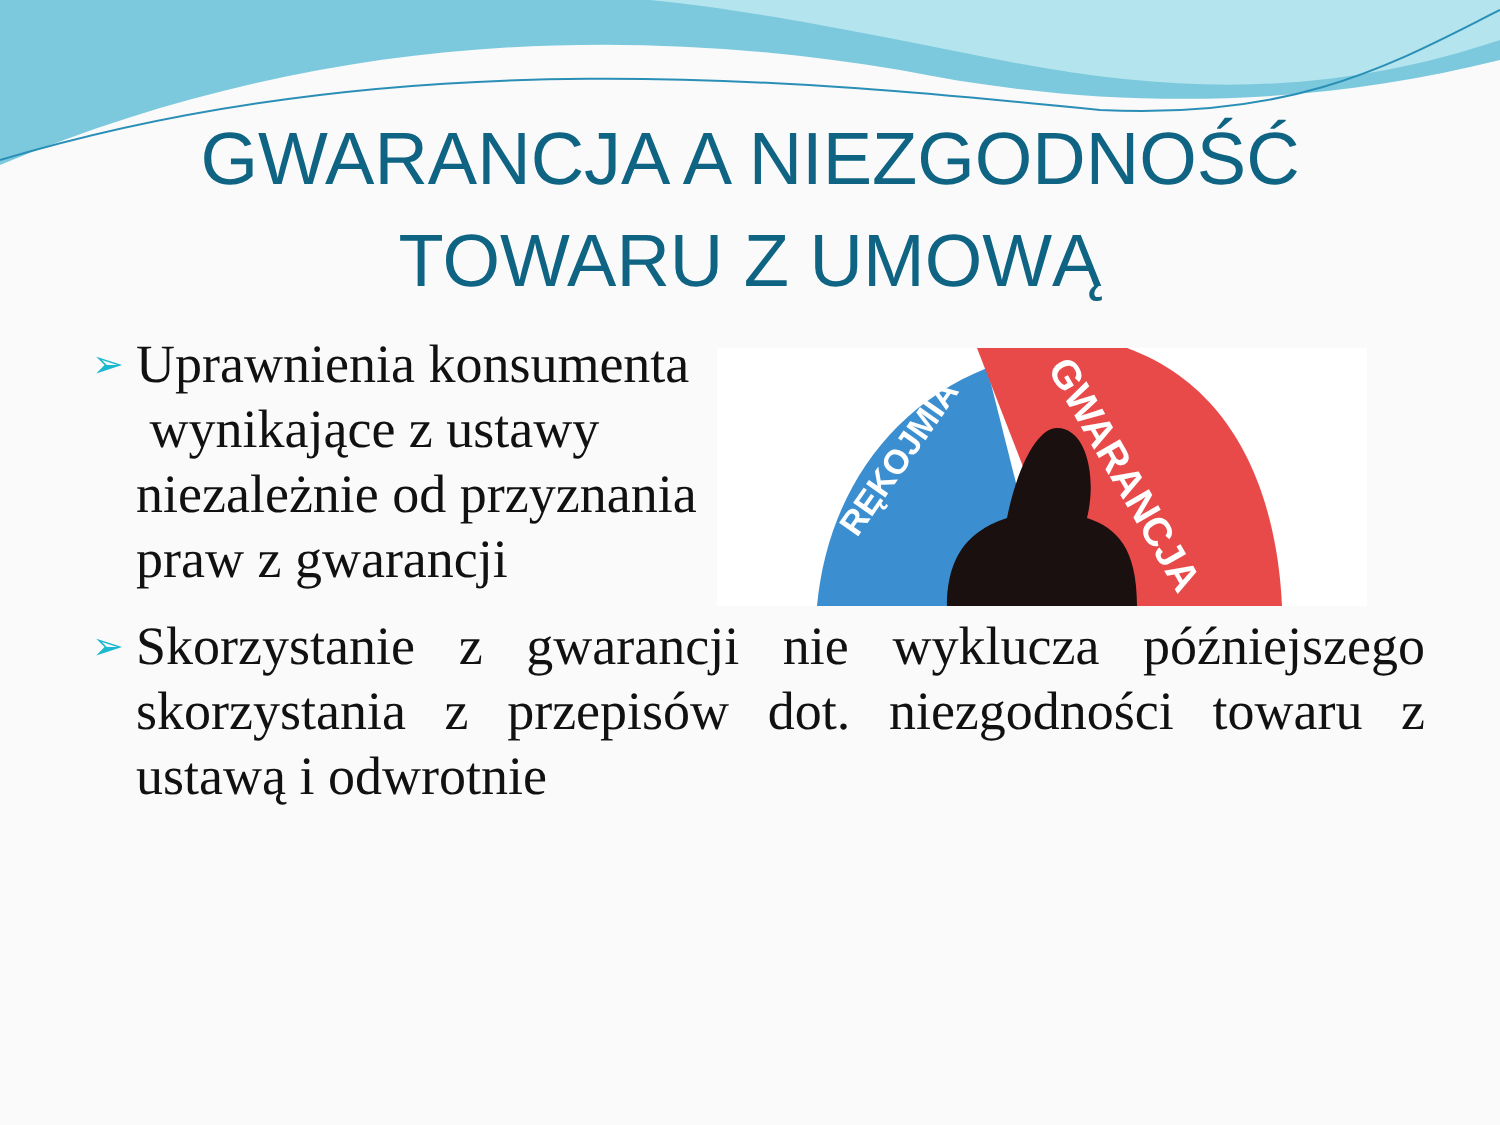GWARANCJA A NIEZGODNOŚĆ
TOWARU Z UMOWĄ
➢
Uprawnienia konsumenta
wynikające z ustawy
niezależnie od przyznania
praw z gwarancji
RĘKOJMIA
GWARANCJA
➢
Skorzystanie z gwarancji nie wyklucza późniejszego skorzystania z przepisów dot. niezgodności towaru z ustawą i odwrotnie